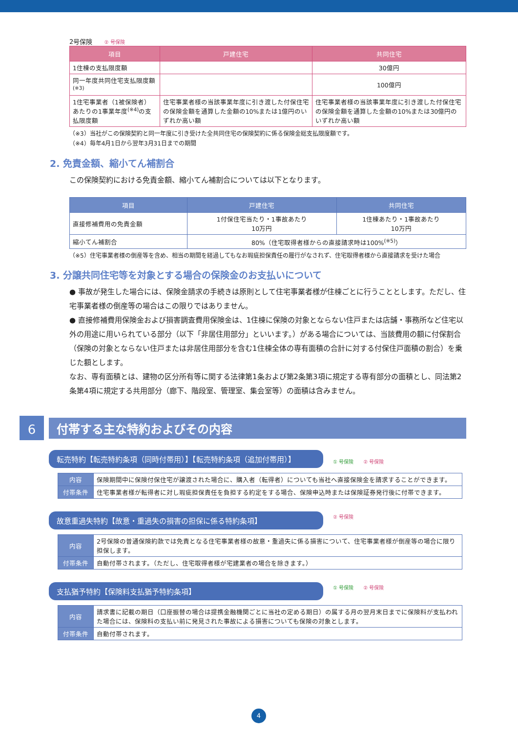2号保険 ② 号保険
| 項目 | 戸建住宅 | 共同住宅 |
| --- | --- | --- |
| 1住棟の支払限度額 | | 30億円 |
| 同一年度共同住宅支払限度額<sup>(※3)</sup> | | 100億円 |
| 1住宅事業者（1被保険者）あたりの1事業年度<sup>(※4)</sup>の支払限度額 | 住宅事業者様の当該事業年度に引き渡した付保住宅の保険金額を通算した金額の10%または1億円のいずれか高い額 | 住宅事業者様の当該事業年度に引き渡した付保住宅の保険金額を通算した金額の10%または30億円のいずれか高い額 |
（※3）当社がこの保険契約と同一年度に引き受けた全共同住宅の保険契約に係る保険金総支払限度額です。
（※4）毎年4月1日から翌年3月31日までの期間
2. 免責金額、縮小てん補割合
この保険契約における免責金額、縮小てん補割合については以下となります。
| 項目 | 戸建住宅 | 共同住宅 |
| --- | --- | --- |
| 直接修補費用の免責金額 | 1付保住宅当たり・1事故あたり 10万円 | 1住棟あたり・1事故あたり 10万円 |
| 縮小てん補割合 | 80%（住宅取得者様からの直接請求時は100%<sup>(※5)</sup>） | |
（※5）住宅事業者様の倒産等を含め、相当の期間を経過してもなお瑕疵担保責任の履行がなされず、住宅取得者様から直接請求を受けた場合
3. 分譲共同住宅等を対象とする場合の保険金のお支払いについて
● 事故が発生した場合には、保険金請求の手続きは原則として住宅事業者様が住棟ごとに行うこととします。ただし、住宅事業者様の倒産等の場合はこの限りではありません。
● 直接修補費用保険金および損害調査費用保険金は、1住棟に保険の対象とならない住戸または店舗・事務所など住宅以外の用途に用いられている部分（以下「非居住用部分」といいます。）がある場合については、当該費用の額に付保割合（保険の対象とならない住戸または非居住用部分を含む1住棟全体の専有面積の合計に対する付保住戸面積の割合）を乗じた額とします。
なお、専有面積とは、建物の区分所有等に関する法律第1条および第2条第3項に規定する専有部分の面積とし、同法第2条第4項に規定する共用部分（廊下、階段室、管理室、集会室等）の面積は含みません。
6
付帯する主な特約およびその内容
転売特約【転売特約条項（同時付帯用）】【転売特約条項（追加付帯用）】
① 号保険 ② 号保険
| 内容 | 保険期間中に保険付保住宅が譲渡された場合に、購入者（転得者）についても当社へ直接保険金を請求することができます。 |
| 付帯条件 | 住宅事業者様が転得者に対し瑕疵担保責任を負担する約定をする場合、保険申込時または保険証券発行後に付帯できます。 |
故意重過失特約【故意・重過失の損害の担保に係る特約条項】
② 号保険
| 内容 | 2号保険の普通保険約款では免責となる住宅事業者様の故意・重過失に係る損害について、住宅事業者様が倒産等の場合に限り担保します。 |
| 付帯条件 | 自動付帯されます。（ただし、住宅取得者様が宅建業者の場合を除きます。） |
支払猶予特約【保険料支払猶予特約条項】
① 号保険 ② 号保険
| 内容 | 請求書に記載の期日（口座振替の場合は提携金融機関ごとに当社の定める期日）の属する月の翌月末日までに保険料が支払われた場合には、保険料の支払い前に発見された事故による損害についても保険の対象とします。 |
| 付帯条件 | 自動付帯されます。 |
4